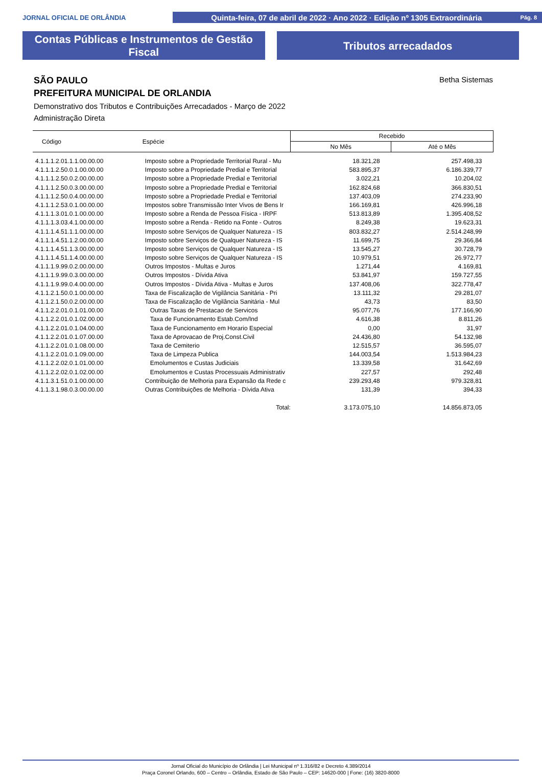JORNAL OFICIAL DE ORLÂNDIA
Quinta-feira, 07 de abril de 2022 · Ano 2022 · Edição nº 1305 Extraordinária Pág. 8
Contas Públicas e Instrumentos de Gestão
Fiscal
Tributos arrecadados
Betha Sistemas
SÃO PAULO
PREFEITURA MUNICIPAL DE ORLANDIA
Demonstrativo dos Tributos e Contribuições Arrecadados - Março de 2022
Administração Direta
| Código | Espécie | Recebido | |
| --- | --- | --- | --- |
| | | No Mês | Até o Mês |
| 4.1.1.1.2.01.1.1.00.00.00 | Imposto sobre a Propriedade Territorial Rural - Mu | 18.321,28 | 257.498,33 |
| 4.1.1.1.2.50.0.1.00.00.00 | Imposto sobre a Propriedade Predial e Territorial | 583.895,37 | 6.186.339,77 |
| 4.1.1.1.2.50.0.2.00.00.00 | Imposto sobre a Propriedade Predial e Territorial | 3.022,21 | 10.204,02 |
| 4.1.1.1.2.50.0.3.00.00.00 | Imposto sobre a Propriedade Predial e Territorial | 162.824,68 | 366.830,51 |
| 4.1.1.1.2.50.0.4.00.00.00 | Imposto sobre a Propriedade Predial e Territorial | 137.403,09 | 274.233,90 |
| 4.1.1.1.2.53.0.1.00.00.00 | Impostos sobre Transmissão Inter Vivos de Bens Ir | 166.169,81 | 426.996,18 |
| 4.1.1.1.3.01.0.1.00.00.00 | Imposto sobre a Renda de Pessoa Física - IRPF | 513.813,89 | 1.395.408,52 |
| 4.1.1.1.3.03.4.1.00.00.00 | Imposto sobre a Renda - Retido na Fonte - Outros | 8.249,38 | 19.623,31 |
| 4.1.1.1.4.51.1.1.00.00.00 | Imposto sobre Serviços de Qualquer Natureza - IS | 803.832,27 | 2.514.248,99 |
| 4.1.1.1.4.51.1.2.00.00.00 | Imposto sobre Serviços de Qualquer Natureza - IS | 11.699,75 | 29.366,84 |
| 4.1.1.1.4.51.1.3.00.00.00 | Imposto sobre Serviços de Qualquer Natureza - IS | 13.545,27 | 30.728,79 |
| 4.1.1.1.4.51.1.4.00.00.00 | Imposto sobre Serviços de Qualquer Natureza - IS | 10.979,51 | 26.972,77 |
| 4.1.1.1.9.99.0.2.00.00.00 | Outros Impostos - Multas e Juros | 1.271,44 | 4.169,81 |
| 4.1.1.1.9.99.0.3.00.00.00 | Outros Impostos - Dívida Ativa | 53.841,97 | 159.727,55 |
| 4.1.1.1.9.99.0.4.00.00.00 | Outros Impostos - Dívida Ativa - Multas e Juros | 137.408,06 | 322.778,47 |
| 4.1.1.2.1.50.0.1.00.00.00 | Taxa de Fiscalização de Vigilância Sanitária - Pri | 13.111,32 | 29.281,07 |
| 4.1.1.2.1.50.0.2.00.00.00 | Taxa de Fiscalização de Vigilância Sanitária - Mul | 43,73 | 83,50 |
| 4.1.1.2.2.01.0.1.01.00.00 | Outras Taxas de Prestacao de Servicos | 95.077,76 | 177.166,90 |
| 4.1.1.2.2.01.0.1.02.00.00 | Taxa de Funcionamento Estab.Com/Ind | 4.616,38 | 8.811,26 |
| 4.1.1.2.2.01.0.1.04.00.00 | Taxa de Funcionamento em Horario Especial | 0,00 | 31,97 |
| 4.1.1.2.2.01.0.1.07.00.00 | Taxa de Aprovacao de Proj.Const.Civil | 24.436,80 | 54.132,98 |
| 4.1.1.2.2.01.0.1.08.00.00 | Taxa de Cemiterio | 12.515,57 | 36.595,07 |
| 4.1.1.2.2.01.0.1.09.00.00 | Taxa de Limpeza Publica | 144.003,54 | 1.513.984,23 |
| 4.1.1.2.2.02.0.1.01.00.00 | Emolumentos e Custas Judiciais | 13.339,58 | 31.642,69 |
| 4.1.1.2.2.02.0.1.02.00.00 | Emolumentos e Custas Processuais Administrativ | 227,57 | 292,48 |
| 4.1.1.3.1.51.0.1.00.00.00 | Contribuição de Melhoria para Expansão da Rede c | 239.293,48 | 979.328,81 |
| 4.1.1.3.1.98.0.3.00.00.00 | Outras Contribuições de Melhoria - Dívida Ativa | 131,39 | 394,33 |
| | Total: | 3.173.075,10 | 14.856.873,05 |
Jornal Oficial do Município de Orlândia | Lei Municipal nº 1.316/82 e Decreto 4.389/2014
Praça Coronel Orlando, 600 – Centro – Orlândia, Estado de São Paulo – CEP: 14620-000 | Fone: (16) 3820-8000